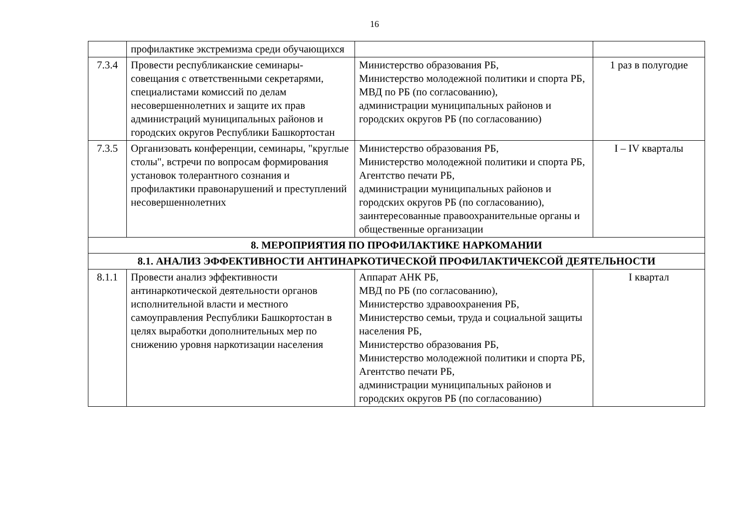16
| | профилактике экстремизма среди обучающихся | | |
| 7.3.4 | Провести республиканские семинары-совещания с ответственными секретарями, специалистами комиссий по делам несовершеннолетних и защите их прав администраций муниципальных районов и городских округов Республики Башкортостан | Министерство образования РБ, Министерство молодежной политики и спорта РБ, МВД по РБ (по согласованию), администрации муниципальных районов и городских округов РБ (по согласованию) | 1 раз в полугодие |
| 7.3.5 | Организовать конференции, семинары, "круглые столы", встречи по вопросам формирования установок толерантного сознания и профилактики правонарушений и преступлений несовершеннолетних | Министерство образования РБ, Министерство молодежной политики и спорта РБ, Агентство печати РБ, администрации муниципальных районов и городских округов РБ (по согласованию), заинтересованные правоохранительные органы и общественные организации | I – IV кварталы |
| 8. МЕРОПРИЯТИЯ ПО ПРОФИЛАКТИКЕ НАРКОМАНИИ | | | |
| 8.1. АНАЛИЗ ЭФФЕКТИВНОСТИ АНТИНАРКОТИЧЕСКОЙ ПРОФИЛАКТИЧЕКСОЙ ДЕЯТЕЛЬНОСТИ | | | |
| 8.1.1 | Провести анализ эффективности антинаркотической деятельности органов исполнительной власти и местного самоуправления Республики Башкортостан в целях выработки дополнительных мер по снижению уровня наркотизации населения | Аппарат АНК РБ, МВД по РБ (по согласованию), Министерство здравоохранения РБ, Министерство семьи, труда и социальной защиты населения РБ, Министерство образования РБ, Министерство молодежной политики и спорта РБ, Агентство печати РБ, администрации муниципальных районов и городских округов РБ (по согласованию) | I квартал |